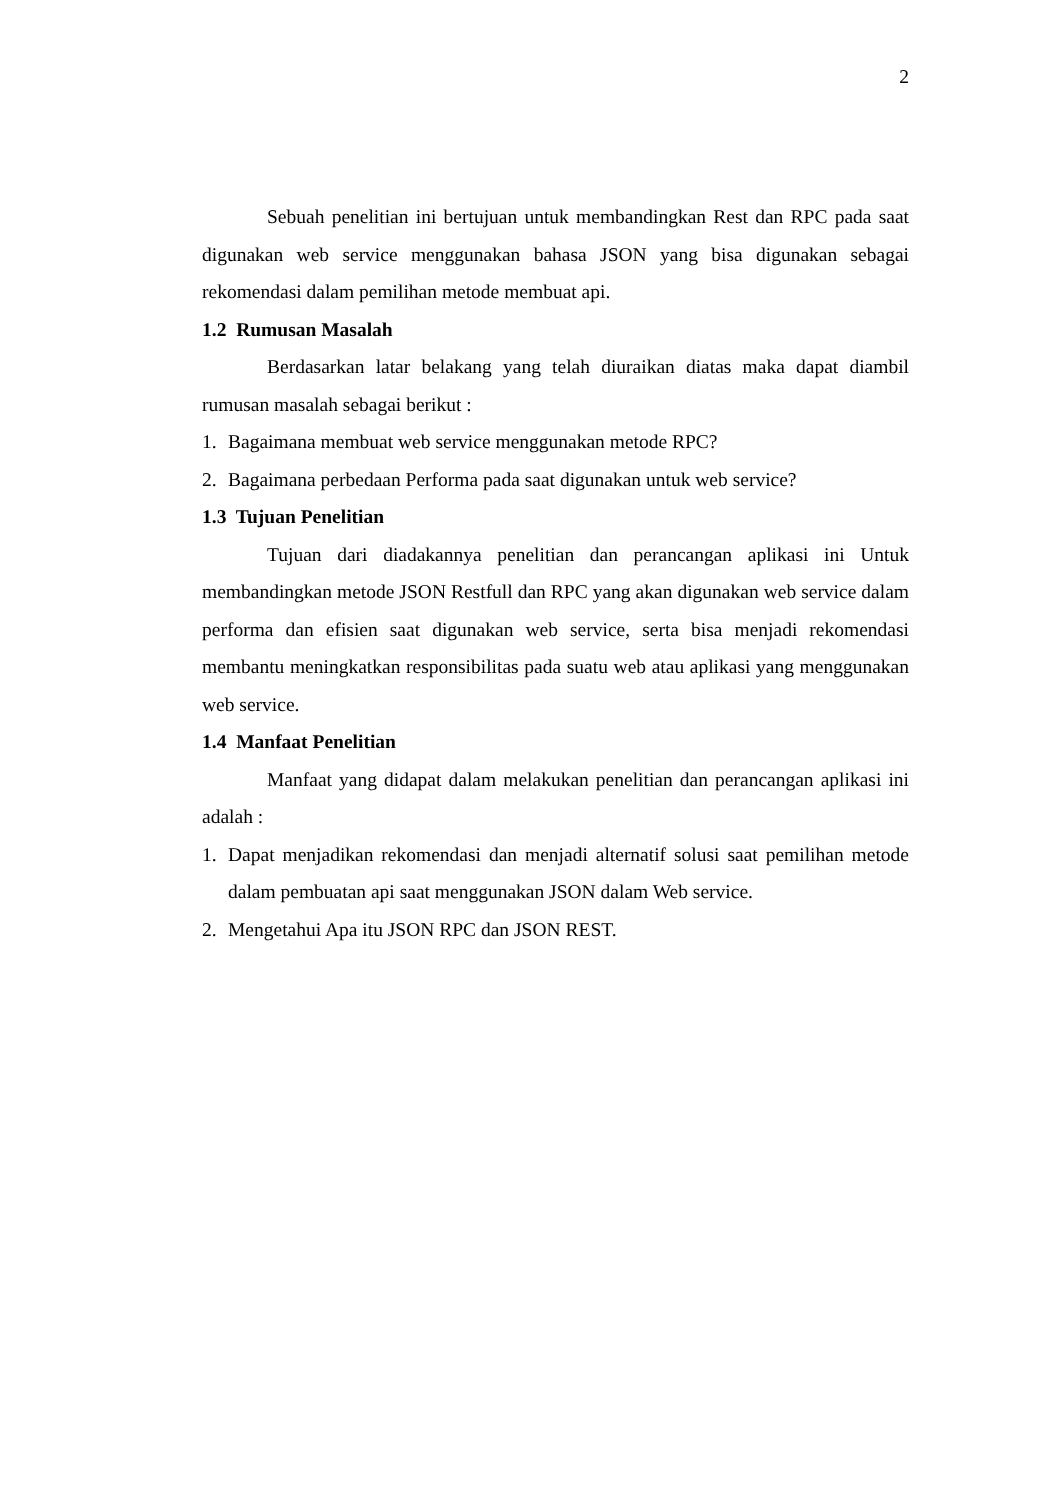2
Sebuah penelitian ini bertujuan untuk membandingkan Rest dan RPC pada saat digunakan web service menggunakan bahasa JSON yang bisa digunakan sebagai rekomendasi dalam pemilihan metode membuat api.
1.2 Rumusan Masalah
Berdasarkan latar belakang yang telah diuraikan diatas maka dapat diambil rumusan masalah sebagai berikut :
1. Bagaimana membuat web service menggunakan metode RPC?
2. Bagaimana perbedaan Performa pada saat digunakan untuk web service?
1.3 Tujuan Penelitian
Tujuan dari diadakannya penelitian dan perancangan aplikasi ini Untuk membandingkan metode JSON Restfull dan RPC yang akan digunakan web service dalam performa dan efisien saat digunakan web service, serta bisa menjadi rekomendasi membantu meningkatkan responsibilitas pada suatu web atau aplikasi yang menggunakan web service.
1.4 Manfaat Penelitian
Manfaat yang didapat dalam melakukan penelitian dan perancangan aplikasi ini adalah :
1. Dapat menjadikan rekomendasi dan menjadi alternatif solusi saat pemilihan metode dalam pembuatan api saat menggunakan JSON dalam Web service.
2. Mengetahui Apa itu JSON RPC dan JSON REST.